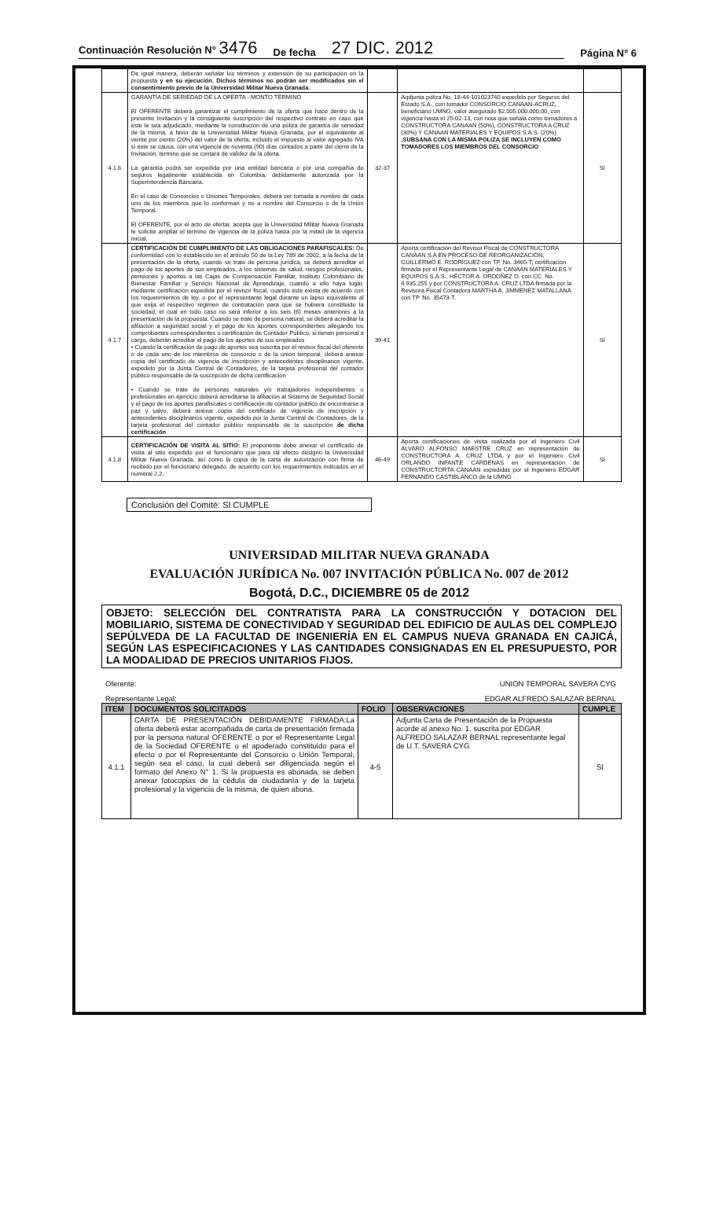Continuación Resolución N° 3476 De fecha 27 DIC. 2012
Página N° 6
| | De igual manera, deberán señalar los términos y extensión de su participación en la propuesta y en su ejecución. Dichos términos no podrán ser modificados sin el consentimiento previo de la Universidad Militar Nueva Granada. | | | |
| 4.1.6 | GARANTÍA DE SERIEDAD DE LA OFERTA - MONTO TÉRMINO El OFERENTE deberá garantizar el cumplimiento de la oferta que hace dentro de la presente Invitación y la consiguiente suscripción del respectivo contrato en caso que éste le sea adjudicado, mediante la constitución de una póliza de garantía de seriedad de la misma, a favor de la Universidad Militar Nueva Granada, por el equivalente al veinte por ciento (20%) del valor de la oferta, incluido el impuesto al valor agregado IVA si éste se causa, con una vigencia de noventa (90) días contados a partir del cierre de la Invitación, término que se contará de validez de la oferta. La garantía podrá ser expedida por una entidad bancaria o por una compañía de seguros legalmente establecida en Colombia, debidamente autorizada por la Superintendencia Bancaria. En el caso de Consorcios o Uniones Temporales, deberá ser tomada a nombre de cada uno de los miembros que lo conforman y no a nombre del Consorcio o de la Unión Temporal. El OFERENTE, por el acto de ofertar, acepta que la Universidad Militar Nueva Granada le solicite ampliar el término de vigencia de la póliza hasta por la mitad de la vigencia inicial. | 32-37 | Aqdjunta póliza No. 18-44-101023740 expedida por Seguros del Estado S.A., con tomador CONSORCIO CANAAN-ACRUZ, beneficiario UMNG, valor asegurado $2.005.000.000.00, con vigencia hasta el 25-02-13, con nota que señala como tomadores a CONSTRUCTORA CANAAN (50%), CONSTRUCTORA A CRUZ (30%) Y CANAAN MATERIALES Y EQUIPOS S.A.S. (20%) ,SUBSANA CON LA MISMA POLIZA SE INCLUYEN COMO TOMADORES LOS MIEMBROS DEL CONSORCIO | SI |
| 4.1.7 | CERTIFICACIÓN DE CUMPLIMIENTO DE LAS OBLIGACIONES PARAFISCALES: De conformidad con lo establecido en el artículo 50 de la Ley 789 de 2002, a la fecha de la presentación de la oferta, cuando se trate de persona jurídica, se deberá acreditar el pago de los aportes de sus empleados, a los sistemas de salud, riesgos profesionales, pensiones y aportes a las Cajas de Compensación Familiar, Instituto Colombiano de Bienestar Familiar y Servicio Nacional de Aprendizaje, cuando a ello haya lugar, mediante certificación expedida por el revisor fiscal, cuando éste exista de acuerdo con los requerimientos de ley, o por el representante legal durante un lapso equivalente al que exija el respectivo régimen de contratación para que se hubiera constituido la sociedad, el cual en todo caso no será inferior a los seis (6) meses anteriores a la presentación de la propuesta. Cuando se trate de persona natural, se deberá acreditar la afiliación a seguridad social y el pago de los aportes correspondientes allegando los comprobantes correspondientes o certificación de Contador Público; si tienen personal a cargo, deberán acreditar el pago de los aportes de sus empleados • Cuando la certificación de pago de aportes sea suscrita por el revisor fiscal del oferente o de cada uno de los miembros de consorcio o de la unión temporal, deberá anexar copia del certificado de vigencia de inscripción y antecedentes disciplinarios vigente, expedido por la Junta Central de Contadores, de la tarjeta profesional del contador público responsable de la suscripción de dicha certificación • Cuando se trate de personas naturales y/o trabajadores independientes o profesionales en ejercicio deberá acreditarse la afiliación al Sistema de Seguridad Social y el pago de los aportes parafiscales o certificación de contador público de encontrarse a paz y salvo, deberá anexar copia del certificado de vigencia de inscripción y antecedentes disciplinarios vigente, expedido por la Junta Central de Contadores, de la tarjeta profesional del contador público responsable de la suscripción de dicha certificación | 39-41 | Aporta certificación del Revisor Fiscal de CONSTRUCTORA CANAAN S.A EN PROCESO DE REORGANIZACIÓN, GUILLERMO E. RODRÍGUEZ con TP. No. 3465-T; certificación firmada por el Representante Legal de CANAAN MATERIALES Y EQUIPOS S.A.S., HÉCTOR A. ORDOÑEZ O. con CC. No. 4.935.255 y por CONSTRUCTORA A. CRUZ LTDA firmada por la Revisora Fiscal Contadora MARTHA A. JIMMENEZ MATALLANA con TP. No. 35473-T. | SI |
| 4.1.8 | CERTIFICACIÓN DE VISITA AL SITIO: El proponente debe anexar el certificado de visita al sitio expedido por el funcionario que para tal efecto designó la Universidad Militar Nueva Granada, así como la copia de la carta de autorización con firma de recibido por el funcionario delegado, de acuerdo con los requerimientos indicados en el numeral 2.2. | 46-49 | Aporta certificaciones de visita realizada por el Ingeniero Civil ALVARO ALFONSO MAESTRE CRUZ en representación de CONSTRUCTORA A. CRUZ LTDA y por el Ingeniero Civil ORLANDO INFANTE CARDENAS en representación de CONSTRUCTORTA CANAAN expedidas por el Ingeniero EDGAR FERNANDO CASTIBLANCO de la UMNG | SI |
Conclusión del Comité: SI CUMPLE
UNIVERSIDAD MILITAR NUEVA GRANADA
EVALUACIÓN JURÍDICA No. 007 INVITACIÓN PÚBLICA No. 007 de 2012
Bogotá, D.C., DICIEMBRE 05 de 2012
OBJETO: SELECCIÓN DEL CONTRATISTA PARA LA CONSTRUCCIÓN Y DOTACION DEL MOBILIARIO, SISTEMA DE CONECTIVIDAD Y SEGURIDAD DEL EDIFICIO DE AULAS DEL COMPLEJO SEPÚLVEDA DE LA FACULTAD DE INGENIERÍA EN EL CAMPUS NUEVA GRANADA EN CAJICÁ, SEGÚN LAS ESPECIFICACIONES Y LAS CANTIDADES CONSIGNADAS EN EL PRESUPUESTO, POR LA MODALIDAD DE PRECIOS UNITARIOS FIJOS.
Oferente: UNION TEMPORAL SAVERA CYG
Representante Legal: EDGAR ALFREDO SALAZAR BERNAL
| ITEM | DOCUMENTOS SOLICITADOS | FOLIO | OBSERVACIONES | CUMPLE |
| --- | --- | --- | --- | --- |
| 4.1.1 | CARTA DE PRESENTACIÓN DEBIDAMENTE FIRMADA:La oferta deberá estar acompañada de carta de presentación firmada por la persona natural OFERENTE o por el Representante Legal de la Sociedad OFERENTE o el apoderado constituido para el efecto o por el Representante del Consorcio o Unión Temporal, según sea el caso, la cual deberá ser diligenciada según el formato del Anexo N° 1. Si la propuesta es abonada, se deben anexar fotocopias de la cédula de ciudadanía y de la tarjeta profesional y la vigencia de la misma, de quien abona. | 4-5 | Adjunta Carta de Presentación de la Propuesta acorde al anexo No. 1. suscrita por EDGAR ALFREDO SALAZAR BERNAL representante legal de U.T. SAVERA CYG | SI |